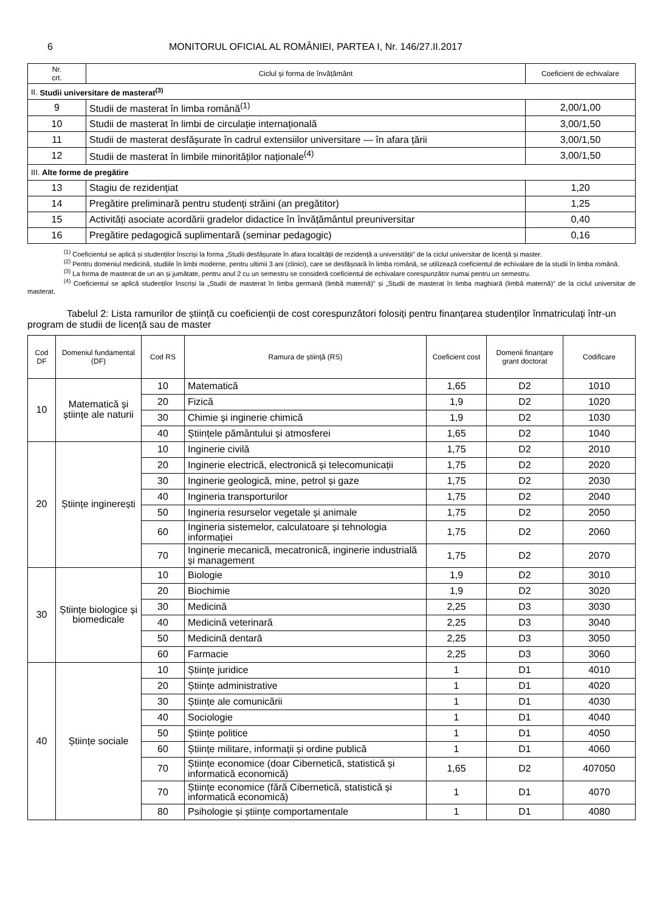6 MONITORUL OFICIAL AL ROMÂNIEI, PARTEA I, Nr. 146/27.II.2017
| Nr. crt. | Ciclul și forma de învățământ | Coeficient de echivalare |
| --- | --- | --- |
| II. Studii universitare de masterat<sup>(3)</sup> | | |
| 9 | Studii de masterat în limba română<sup>(1)</sup> | 2,00/1,00 |
| 10 | Studii de masterat în limbi de circulație internațională | 3,00/1,50 |
| 11 | Studii de masterat desfășurate în cadrul extensiilor universitare — în afara țării | 3,00/1,50 |
| 12 | Studii de masterat în limbile minorităților naționale<sup>(4)</sup> | 3,00/1,50 |
| III. Alte forme de pregătire | | |
| 13 | Stagiu de rezidențiat | 1,20 |
| 14 | Pregătire preliminară pentru studenți străini (an pregătitor) | 1,25 |
| 15 | Activități asociate acordării gradelor didactice în învățământul preuniversitar | 0,40 |
| 16 | Pregătire pedagogică suplimentară (seminar pedagogic) | 0,16 |
<sup>(1)</sup> Coeficientul se aplică și studenților înscriși la forma „Studii desfășurate în afara localității de rezidență a universității” de la ciclul universitar de licență și master.
<sup>(2)</sup> Pentru domeniul medicină, studiile în limbi moderne, pentru ultimii 3 ani (clinici), care se desfășoară în limba română, se utilizează coeficientul de echivalare de la studii în limba română.
<sup>(3)</sup> La forma de masterat de un an și jumătate, pentru anul 2 cu un semestru se consideră coeficientul de echivalare corespunzător numai pentru un semestru.
<sup>(4)</sup> Coeficientul se aplică studenților înscriși la „Studii de masterat în limba germană (limbă maternă)” și „Studii de masterat în limba maghiară (limbă maternă)” de la ciclul universitar de masterat.
Tabelul 2: Lista ramurilor de știință cu coeficienții de cost corespunzători folosiți pentru finanțarea studenților înmatriculați într-un program de studii de licență sau de master
| Cod DF | Domeniul fundamental (DF) | Cod RS | Ramura de știință (RS) | Coeficient cost | Domenii finanțare grant doctorat | Codificare |
| --- | --- | --- | --- | --- | --- | --- |
| 10 | Matematică și științe ale naturii | 10 | Matematică | 1,65 | D2 | 1010 |
| | | 20 | Fizică | 1,9 | D2 | 1020 |
| | | 30 | Chimie și inginerie chimică | 1,9 | D2 | 1030 |
| | | 40 | Științele pământului și atmosferei | 1,65 | D2 | 1040 |
| 20 | Științe inginerești | 10 | Inginerie civilă | 1,75 | D2 | 2010 |
| | | 20 | Inginerie electrică, electronică și telecomunicații | 1,75 | D2 | 2020 |
| | | 30 | Inginerie geologică, mine, petrol și gaze | 1,75 | D2 | 2030 |
| | | 40 | Ingineria transporturilor | 1,75 | D2 | 2040 |
| | | 50 | Ingineria resurselor vegetale și animale | 1,75 | D2 | 2050 |
| | | 60 | Ingineria sistemelor, calculatoare și tehnologia informației | 1,75 | D2 | 2060 |
| | | 70 | Inginerie mecanică, mecatronică, inginerie industrială și management | 1,75 | D2 | 2070 |
| 30 | Științe biologice și biomedicale | 10 | Biologie | 1,9 | D2 | 3010 |
| | | 20 | Biochimie | 1,9 | D2 | 3020 |
| | | 30 | Medicină | 2,25 | D3 | 3030 |
| | | 40 | Medicină veterinară | 2,25 | D3 | 3040 |
| | | 50 | Medicină dentară | 2,25 | D3 | 3050 |
| | | 60 | Farmacie | 2,25 | D3 | 3060 |
| 40 | Științe sociale | 10 | Științe juridice | 1 | D1 | 4010 |
| | | 20 | Științe administrative | 1 | D1 | 4020 |
| | | 30 | Științe ale comunicării | 1 | D1 | 4030 |
| | | 40 | Sociologie | 1 | D1 | 4040 |
| | | 50 | Științe politice | 1 | D1 | 4050 |
| | | 60 | Științe militare, informații și ordine publică | 1 | D1 | 4060 |
| | | 70 | Științe economice (doar Cibernetică, statistică și informatică economică) | 1,65 | D2 | 407050 |
| | | 70 | Științe economice (fără Cibernetică, statistică și informatică economică) | 1 | D1 | 4070 |
| | | 80 | Psihologie și științe comportamentale | 1 | D1 | 4080 |